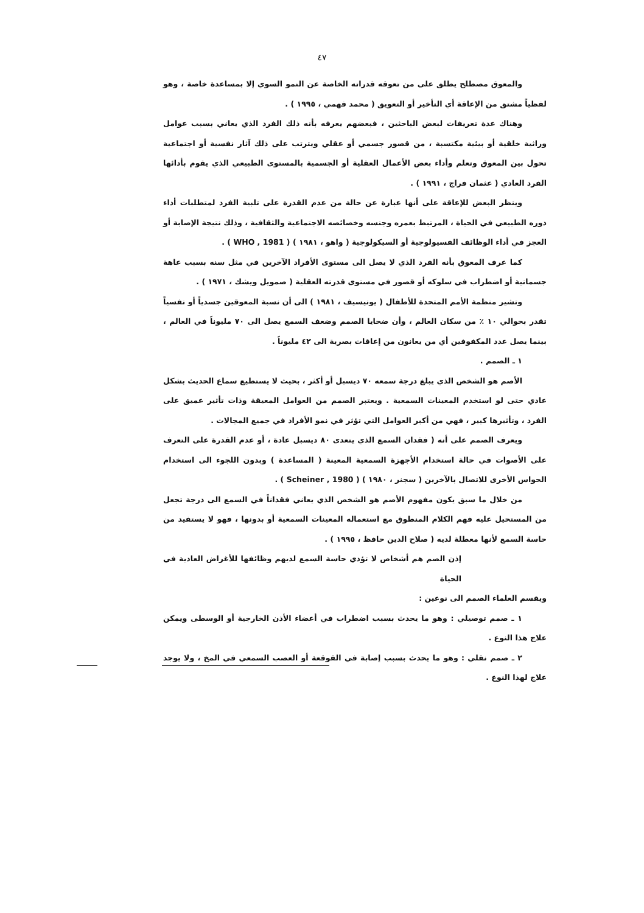٤٧
والمعوق مصطلح يطلق على من تعوقه قدراته الخاصة عن النمو السوي إلا بمساعدة خاصة ، وهو لفظياً مشتق من الإعاقة أي التأخير أو التعويق ( محمد فهمي ، ١٩٩٥ ) .
وهناك عدة تعريفات لبعض الباحثين ، فبعضهم يعرفه بأنه ذلك الفرد الذي يعاني بسبب عوامل وراثية خلقية أو بيئية مكتسبة ، من قصور جسمي أو عقلي ويترتب على ذلك آثار نفسية أو اجتماعية تحول بين المعوق وتعلم وأداء بعض الأعمال العقلية أو الجسمية بالمستوى الطبيعي الذي يقوم بأدائها الفرد العادي ( عثمان فراج ، ١٩٩١ ) .
وينظر البعض للإعاقة على أنها عبارة عن حالة من عدم القدرة على تلبية الفرد لمتطلبات أداء دوره الطبيعي في الحياة ، المرتبط بعمره وجنسه وخصائصه الاجتماعية والثقافية ، وذلك نتيجة الإصابة أو العجز في أداء الوظائف الفسيولوجية أو السيكولوجية ( واهو ، ١٩٨١ ) ( WHO , 1981 ) .
كما عرف المعوق بأنه الفرد الذي لا يصل الى مستوى الأفراد الآخرين في مثل سنه بسبب عاهة جسمانية أو اضطراب في سلوكه أو قصور في مستوى قدرته العقلية ( صمويل ويشك ، ١٩٧١ ) .
وتشير منظمة الأمم المتحدة للأطفال ( يونيسيف ، ١٩٨١ ) الى أن نسبة المعوقين جسدياً أو نفسياً تقدر بحوالي ١٠ ٪ من سكان العالم ، وأن ضحايا الصمم وضعف السمع يصل الى ٧٠ مليوناً في العالم ، بينما يصل عدد المكفوفين أي من يعانون من إعاقات بصرية الى ٤٢ مليوناً .
١ ـ الصمم .
الأصم هو الشخص الذي يبلغ درجة سمعه ٧٠ ديسبل أو أكثر ، بحيث لا يستطيع سماع الحديث بشكل عادي حتى لو استخدم المعينات السمعية . ويعتبر الصمم من العوامل المعيقة وذات تأثير عميق على الفرد ، وتأثيرها كبير ، فهي من أكبر العوامل التي تؤثر في نمو الأفراد في جميع المجالات .
ويعرف الصمم على أنه ( فقدان السمع الذي يتعدى ٨٠ ديسبل عادة ، أو عدم القدرة على التعرف على الأصوات في حالة استخدام الأجهزة السمعية المعينة ( المساعدة ) وبدون اللجوء الى استخدام الحواس الأخرى للاتصال بالآخرين ( سجنر ، ١٩٨٠ ) ( Scheiner , 1980 ) .
من خلال ما سبق يكون مفهوم الأصم هو الشخص الذي يعاني فقداناً في السمع الى درجة تجعل من المستحيل عليه فهم الكلام المنطوق مع استعماله المعينات السمعية أو بدونها ، فهو لا يستفيد من حاسة السمع لأنها معطلة لديه ( صلاح الدين حافظ ، ١٩٩٥ ) .
إذن الصم هم أشخاص لا تؤدي حاسة السمع لديهم وظائفها للأغراض العادية في الحياة
ويقسم العلماء الصمم الى نوعين :
١ ـ صمم توصيلي : وهو ما يحدث بسبب اضطراب في أعضاء الأذن الخارجية أو الوسطى ويمكن علاج هذا النوع .
٢ ـ صمم نقلي : وهو ما يحدث بسبب إصابة في القوقعة أو العصب السمعي في المخ ، ولا يوجد علاج لهذا النوع .